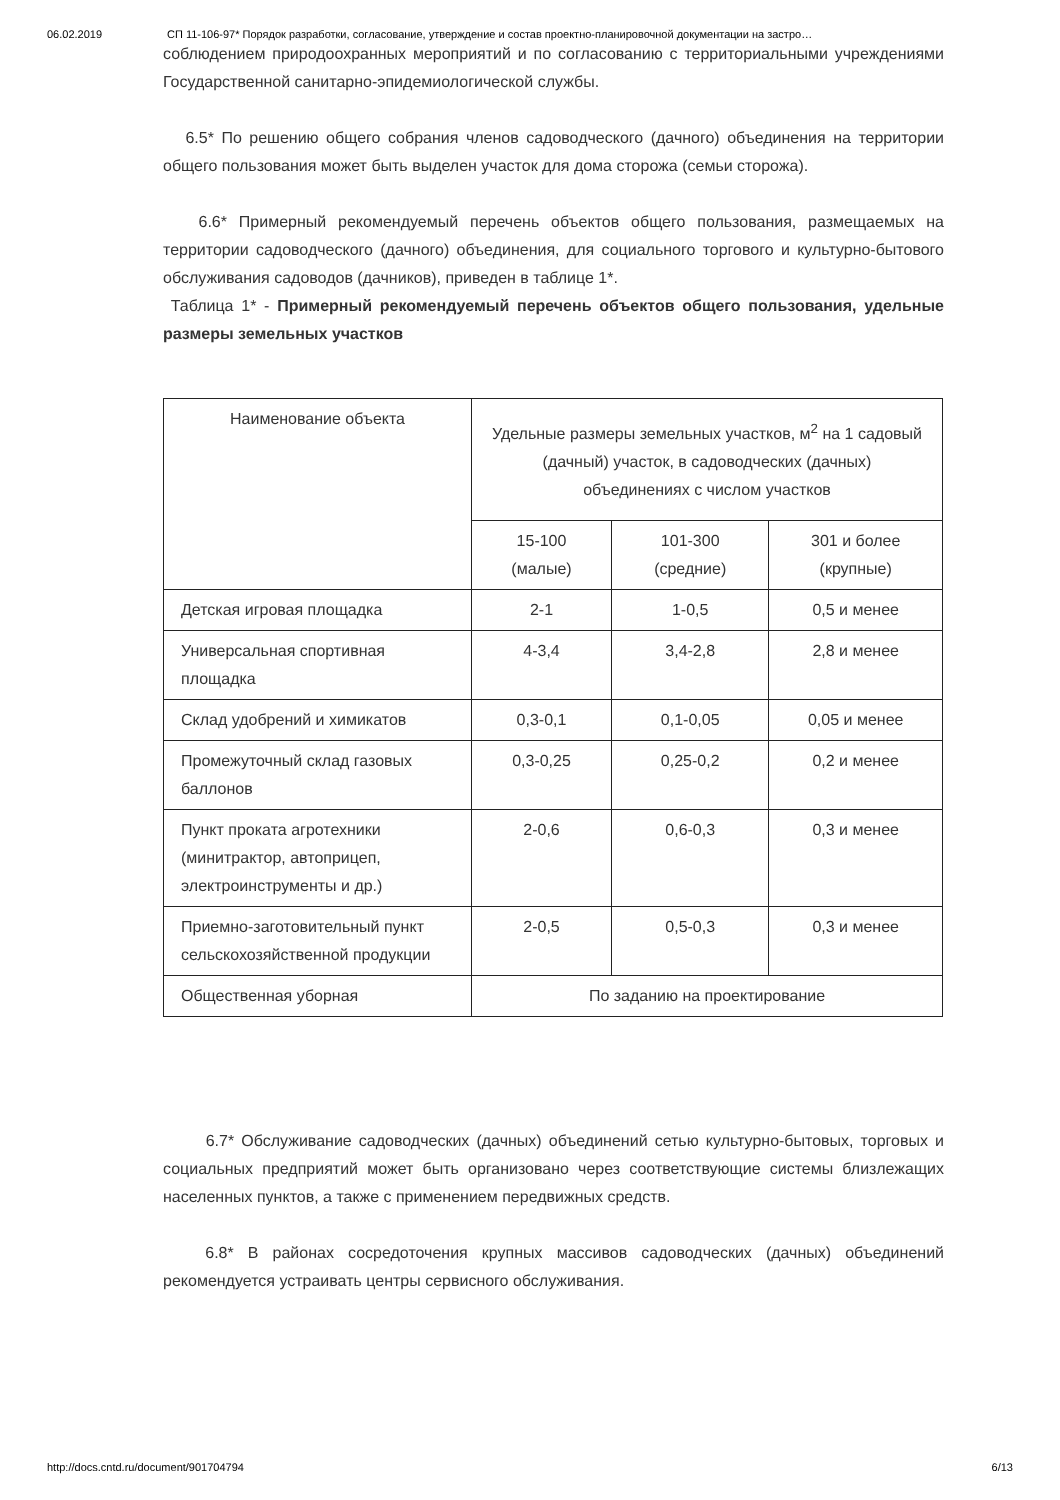06.02.2019 СП 11-106-97* Порядок разработки, согласование, утверждение и состав проектно-планировочной документации на застро…
соблюдением природоохранных мероприятий и по согласованию с территориальными учреждениями Государственной санитарно-эпидемиологической службы.
6.5* По решению общего собрания членов садоводческого (дачного) объединения на территории общего пользования может быть выделен участок для дома сторожа (семьи сторожа).
6.6* Примерный рекомендуемый перечень объектов общего пользования, размещаемых на территории садоводческого (дачного) объединения, для социального торгового и культурно-бытового обслуживания садоводов (дачников), приведен в таблице 1*.
Таблица 1* - Примерный рекомендуемый перечень объектов общего пользования, удельные размеры земельных участков
| Наименование объекта | Удельные размеры земельных участков, м<sup>2</sup> на 1 садовый (дачный) участок, в садоводческих (дачных) объединениях с числом участков | | |
| --- | --- | --- | --- |
| | 15-100 (малые) | 101-300 (средние) | 301 и более (крупные) |
| Детская игровая площадка | 2-1 | 1-0,5 | 0,5 и менее |
| Универсальная спортивная площадка | 4-3,4 | 3,4-2,8 | 2,8 и менее |
| Склад удобрений и химикатов | 0,3-0,1 | 0,1-0,05 | 0,05 и менее |
| Промежуточный склад газовых баллонов | 0,3-0,25 | 0,25-0,2 | 0,2 и менее |
| Пункт проката агротехники (минитрактор, автоприцеп, электроинструменты и др.) | 2-0,6 | 0,6-0,3 | 0,3 и менее |
| Приемно-заготовительный пункт сельскохозяйственной продукции | 2-0,5 | 0,5-0,3 | 0,3 и менее |
| Общественная уборная | По заданию на проектирование | | |
6.7* Обслуживание садоводческих (дачных) объединений сетью культурно-бытовых, торговых и социальных предприятий может быть организовано через соответствующие системы близлежащих населенных пунктов, а также с применением передвижных средств.
6.8* В районах сосредоточения крупных массивов садоводческих (дачных) объединений рекомендуется устраивать центры сервисного обслуживания.
http://docs.cntd.ru/document/901704794 6/13